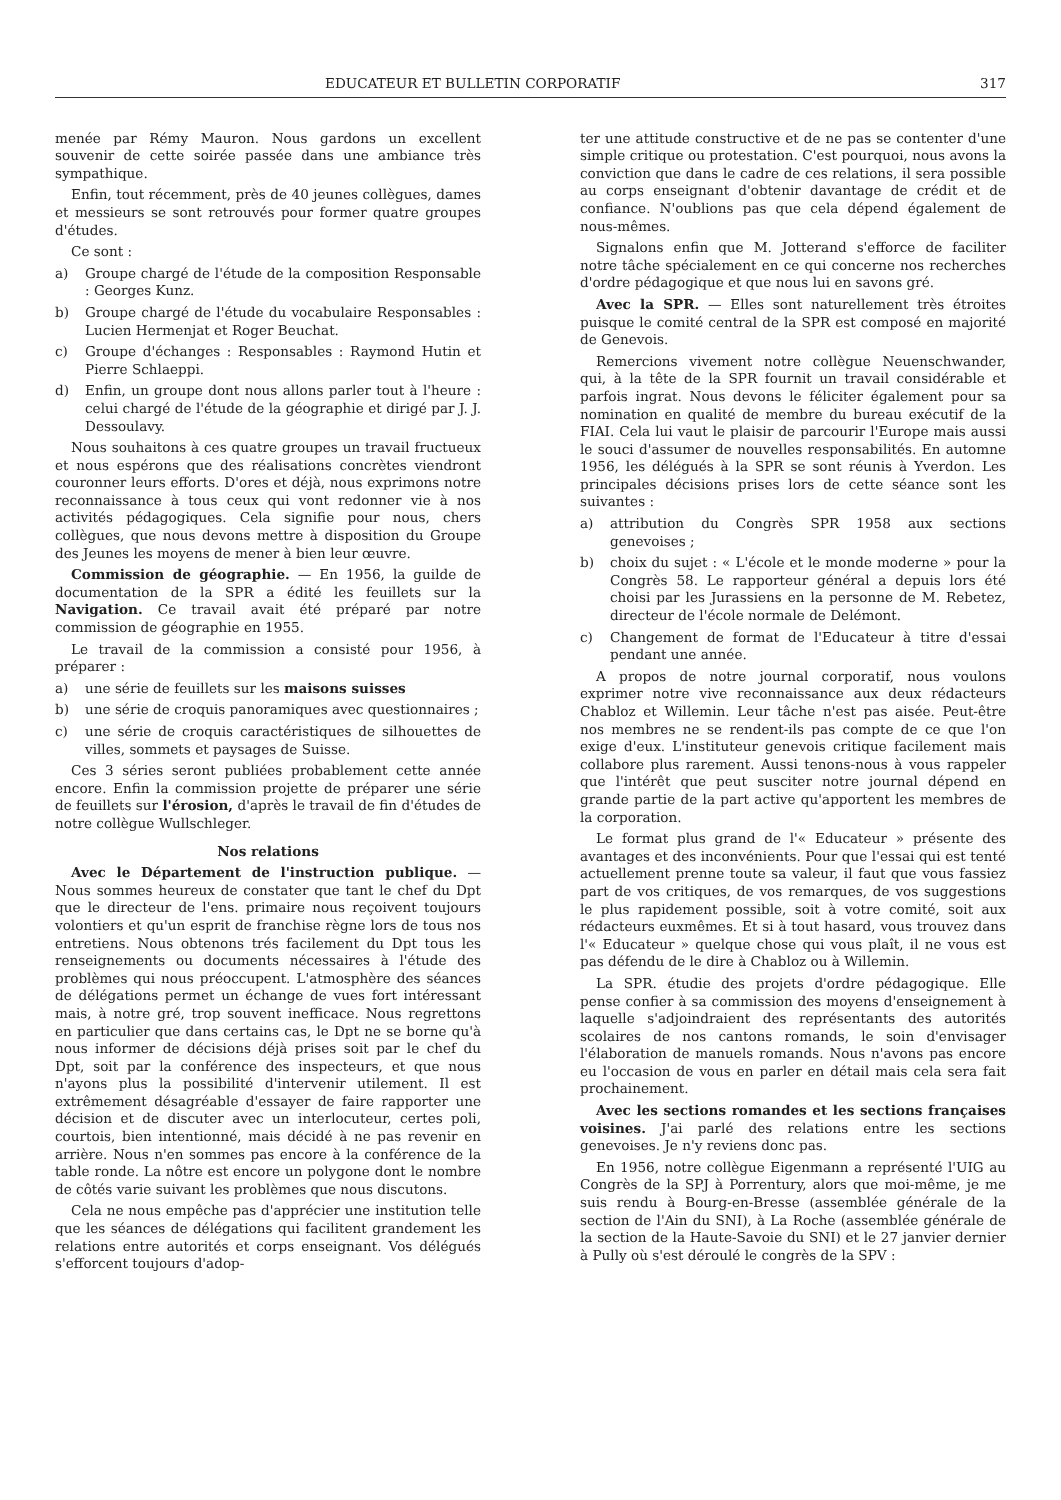EDUCATEUR ET BULLETIN CORPORATIF 317
menée par Rémy Mauron. Nous gardons un excellent souvenir de cette soirée passée dans une ambiance très sympathique.
Enfin, tout récemment, près de 40 jeunes collègues, dames et messieurs se sont retrouvés pour former quatre groupes d'études.
Ce sont :
a) Groupe chargé de l'étude de la composition Responsable : Georges Kunz.
b) Groupe chargé de l'étude du vocabulaire Responsables : Lucien Hermenjat et Roger Beuchat.
c) Groupe d'échanges : Responsables : Raymond Hutin et Pierre Schlaeppi.
d) Enfin, un groupe dont nous allons parler tout à l'heure : celui chargé de l'étude de la géographie et dirigé par J. J. Dessoulavy.
Nous souhaitons à ces quatre groupes un travail fructueux et nous espérons que des réalisations concrètes viendront couronner leurs efforts. D'ores et déjà, nous exprimons notre reconnaissance à tous ceux qui vont redonner vie à nos activités pédagogiques. Cela signifie pour nous, chers collègues, que nous devons mettre à disposition du Groupe des Jeunes les moyens de mener à bien leur œuvre.
Commission de géographie. — En 1956, la guilde de documentation de la SPR a édité les feuillets sur la Navigation. Ce travail avait été préparé par notre commission de géographie en 1955.
Le travail de la commission a consisté pour 1956, à préparer :
a) une série de feuillets sur les maisons suisses
b) une série de croquis panoramiques avec questionnaires ;
c) une série de croquis caractéristiques de silhouettes de villes, sommets et paysages de Suisse.
Ces 3 séries seront publiées probablement cette année encore. Enfin la commission projette de préparer une série de feuillets sur l'érosion, d'après le travail de fin d'études de notre collègue Wullschleger.
Nos relations
Avec le Département de l'instruction publique. — Nous sommes heureux de constater que tant le chef du Dpt que le directeur de l'ens. primaire nous reçoivent toujours volontiers et qu'un esprit de franchise règne lors de tous nos entretiens. Nous obtenons trés facilement du Dpt tous les renseignements ou documents nécessaires à l'étude des problèmes qui nous préoccupent. L'atmosphère des séances de délégations permet un échange de vues fort intéressant mais, à notre gré, trop souvent inefficace. Nous regrettons en particulier que dans certains cas, le Dpt ne se borne qu'à nous informer de décisions déjà prises soit par le chef du Dpt, soit par la conférence des inspecteurs, et que nous n'ayons plus la possibilité d'intervenir utilement. Il est extrêmement désagréable d'essayer de faire rapporter une décision et de discuter avec un interlocuteur, certes poli, courtois, bien intentionné, mais décidé à ne pas revenir en arrière. Nous n'en sommes pas encore à la conférence de la table ronde. La nôtre est encore un polygone dont le nombre de côtés varie suivant les problèmes que nous discutons.
Cela ne nous empêche pas d'apprécier une institution telle que les séances de délégations qui facilitent grandement les relations entre autorités et corps enseignant. Vos délégués s'efforcent toujours d'adop-
ter une attitude constructive et de ne pas se contenter d'une simple critique ou protestation. C'est pourquoi, nous avons la conviction que dans le cadre de ces relations, il sera possible au corps enseignant d'obtenir davantage de crédit et de confiance. N'oublions pas que cela dépend également de nous-mêmes.
Signalons enfin que M. Jotterand s'efforce de faciliter notre tâche spécialement en ce qui concerne nos recherches d'ordre pédagogique et que nous lui en savons gré.
Avec la SPR. — Elles sont naturellement très étroites puisque le comité central de la SPR est composé en majorité de Genevois.
Remercions vivement notre collègue Neuenschwander, qui, à la tête de la SPR fournit un travail considérable et parfois ingrat. Nous devons le féliciter également pour sa nomination en qualité de membre du bureau exécutif de la FIAI. Cela lui vaut le plaisir de parcourir l'Europe mais aussi le souci d'assumer de nouvelles responsabilités. En automne 1956, les délégués à la SPR se sont réunis à Yverdon. Les principales décisions prises lors de cette séance sont les suivantes :
a) attribution du Congrès SPR 1958 aux sections genevoises ;
b) choix du sujet : « L'école et le monde moderne » pour la Congrès 58. Le rapporteur général a depuis lors été choisi par les Jurassiens en la personne de M. Rebetez, directeur de l'école normale de Delémont.
c) Changement de format de l'Educateur à titre d'essai pendant une année.
A propos de notre journal corporatif, nous voulons exprimer notre vive reconnaissance aux deux rédacteurs Chabloz et Willemin. Leur tâche n'est pas aisée. Peut-être nos membres ne se rendent-ils pas compte de ce que l'on exige d'eux. L'instituteur genevois critique facilement mais collabore plus rarement. Aussi tenons-nous à vous rappeler que l'intérêt que peut susciter notre journal dépend en grande partie de la part active qu'apportent les membres de la corporation.
Le format plus grand de l'« Educateur » présente des avantages et des inconvénients. Pour que l'essai qui est tenté actuellement prenne toute sa valeur, il faut que vous fassiez part de vos critiques, de vos remarques, de vos suggestions le plus rapidement possible, soit à votre comité, soit aux rédacteurs euxmêmes. Et si à tout hasard, vous trouvez dans l'« Educateur » quelque chose qui vous plaît, il ne vous est pas défendu de le dire à Chabloz ou à Willemin.
La SPR. étudie des projets d'ordre pédagogique. Elle pense confier à sa commission des moyens d'enseignement à laquelle s'adjoindraient des représentants des autorités scolaires de nos cantons romands, le soin d'envisager l'élaboration de manuels romands. Nous n'avons pas encore eu l'occasion de vous en parler en détail mais cela sera fait prochainement.
Avec les sections romandes et les sections françaises voisines. J'ai parlé des relations entre les sections genevoises. Je n'y reviens donc pas.
En 1956, notre collègue Eigenmann a représenté l'UIG au Congrès de la SPJ à Porrentury, alors que moi-même, je me suis rendu à Bourg-en-Bresse (assemblée générale de la section de l'Ain du SNI), à La Roche (assemblée générale de la section de la Haute-Savoie du SNI) et le 27 janvier dernier à Pully où s'est déroulé le congrès de la SPV :